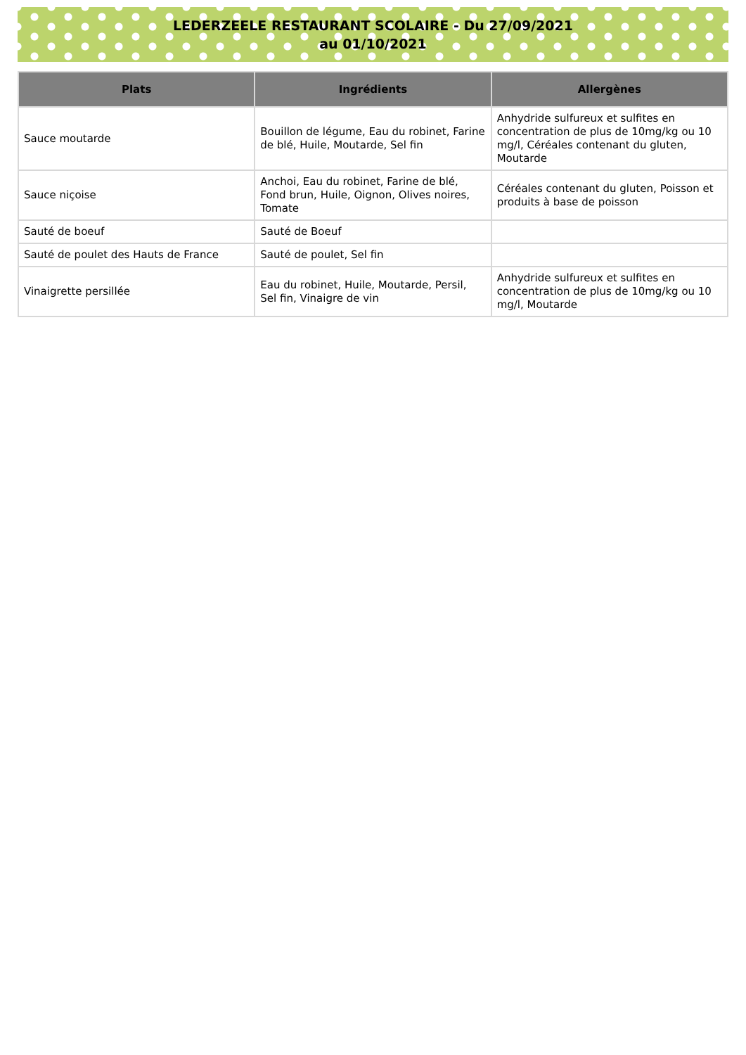LEDERZEELE RESTAURANT SCOLAIRE - Du 27/09/2021
au 01/10/2021
| Plats | Ingrédients | Allergènes |
| --- | --- | --- |
| Sauce moutarde | Bouillon de légume, Eau du robinet, Farine de blé, Huile, Moutarde, Sel fin | Anhydride sulfureux et sulfites en concentration de plus de 10mg/kg ou 10 mg/l, Céréales contenant du gluten, Moutarde |
| Sauce niçoise | Anchoi, Eau du robinet, Farine de blé, Fond brun, Huile, Oignon, Olives noires, Tomate | Céréales contenant du gluten, Poisson et produits à base de poisson |
| Sauté de boeuf | Sauté de Boeuf | |
| Sauté de poulet des Hauts de France | Sauté de poulet, Sel fin | |
| Vinaigrette persillée | Eau du robinet, Huile, Moutarde, Persil, Sel fin, Vinaigre de vin | Anhydride sulfureux et sulfites en concentration de plus de 10mg/kg ou 10 mg/l, Moutarde |